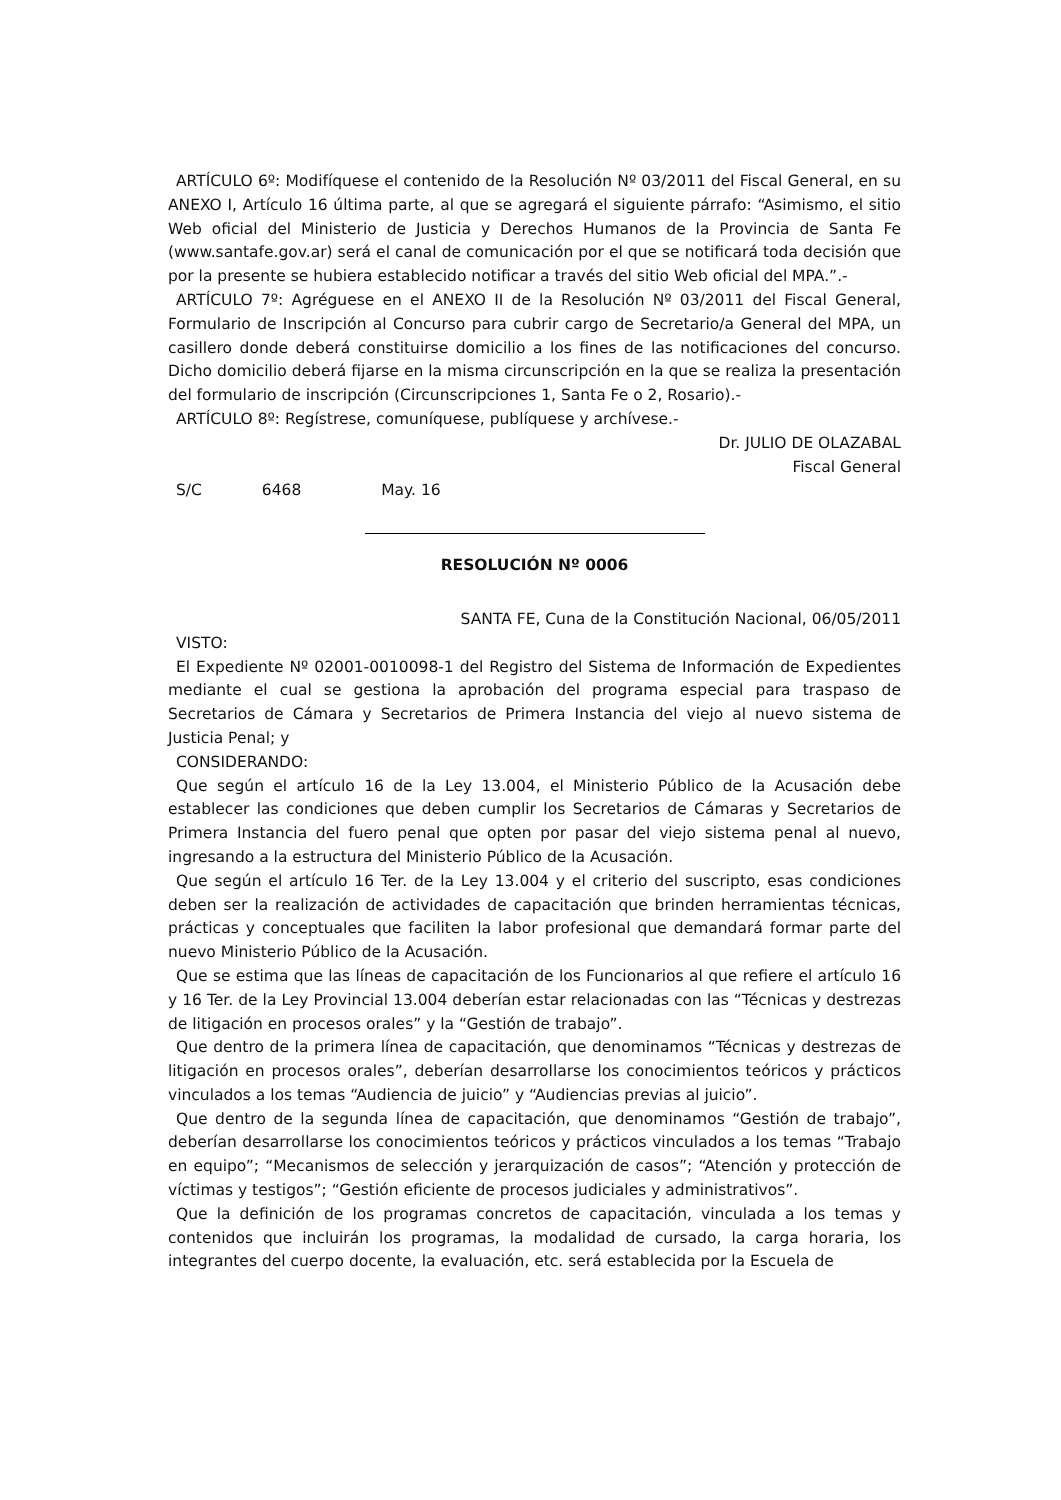ARTÍCULO 6º: Modifíquese el contenido de la Resolución Nº 03/2011 del Fiscal General, en su ANEXO I, Artículo 16 última parte, al que se agregará el siguiente párrafo: “Asimismo, el sitio Web oficial del Ministerio de Justicia y Derechos Humanos de la Provincia de Santa Fe (www.santafe.gov.ar) será el canal de comunicación por el que se notificará toda decisión que por la presente se hubiera establecido notificar a través del sitio Web oficial del MPA.”.-
ARTÍCULO 7º: Agréguese en el ANEXO II de la Resolución Nº 03/2011 del Fiscal General, Formulario de Inscripción al Concurso para cubrir cargo de Secretario/a General del MPA, un casillero donde deberá constituirse domicilio a los fines de las notificaciones del concurso. Dicho domicilio deberá fijarse en la misma circunscripción en la que se realiza la presentación del formulario de inscripción (Circunscripciones 1, Santa Fe o 2, Rosario).-
ARTÍCULO 8º: Regístrese, comuníquese, publíquese y archívese.-
Dr. JULIO DE OLAZABAL
Fiscal General
S/C 6468 May. 16
RESOLUCIÓN Nº 0006
SANTA FE, Cuna de la Constitución Nacional, 06/05/2011
VISTO:
El Expediente Nº 02001-0010098-1 del Registro del Sistema de Información de Expedientes mediante el cual se gestiona la aprobación del programa especial para traspaso de Secretarios de Cámara y Secretarios de Primera Instancia del viejo al nuevo sistema de Justicia Penal; y
CONSIDERANDO:
Que según el artículo 16 de la Ley 13.004, el Ministerio Público de la Acusación debe establecer las condiciones que deben cumplir los Secretarios de Cámaras y Secretarios de Primera Instancia del fuero penal que opten por pasar del viejo sistema penal al nuevo, ingresando a la estructura del Ministerio Público de la Acusación.
Que según el artículo 16 Ter. de la Ley 13.004 y el criterio del suscripto, esas condiciones deben ser la realización de actividades de capacitación que brinden herramientas técnicas, prácticas y conceptuales que faciliten la labor profesional que demandará formar parte del nuevo Ministerio Público de la Acusación.
Que se estima que las líneas de capacitación de los Funcionarios al que refiere el artículo 16 y 16 Ter. de la Ley Provincial 13.004 deberían estar relacionadas con las “Técnicas y destrezas de litigación en procesos orales” y la “Gestión de trabajo”.
Que dentro de la primera línea de capacitación, que denominamos “Técnicas y destrezas de litigación en procesos orales”, deberían desarrollarse los conocimientos teóricos y prácticos vinculados a los temas “Audiencia de juicio” y “Audiencias previas al juicio”.
Que dentro de la segunda línea de capacitación, que denominamos “Gestión de trabajo”, deberían desarrollarse los conocimientos teóricos y prácticos vinculados a los temas “Trabajo en equipo”; “Mecanismos de selección y jerarquización de casos”; “Atención y protección de víctimas y testigos”; “Gestión eficiente de procesos judiciales y administrativos”.
Que la definición de los programas concretos de capacitación, vinculada a los temas y contenidos que incluirán los programas, la modalidad de cursado, la carga horaria, los integrantes del cuerpo docente, la evaluación, etc. será establecida por la Escuela de